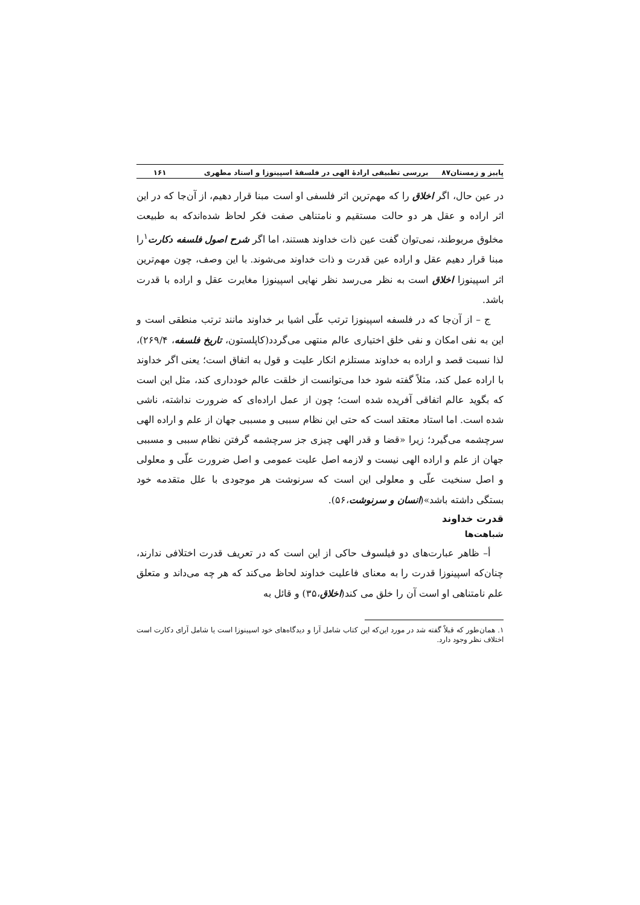پاییز و زمستان۸۷ بررسی تطبیقی ارادهٔ الهی در فلسفهٔ اسپینوزا و استاد مطهری ۱۶۱
در عین حال، اگر اخلاق را که مهم‌ترین اثر فلسفی او است مبنا قرار دهیم، از آن‌جا که در این اثر اراده و عقل هر دو حالت مستقیم و نامتناهی صفت فکر لحاظ شده‌اندکه به طبیعت مخلوق مربوطند، نمی‌توان گفت عین ذات خداوند هستند، اما اگر شرح اصول فلسفه دکارت<sup>۱</sup>را مبنا قرار دهیم عقل و اراده عین قدرت و ذات خداوند می‌شوند. با این وصف، چون مهم‌ترین اثر اسپینوزا اخلاق است به نظر می‌رسد نظر نهایی اسپینوزا مغایرت عقل و اراده با قدرت باشد.
ج – از آن‌جا که در فلسفه اسپینوزا ترتب علّی اشیا بر خداوند مانند ترتب منطقی است و این به نفی امکان و نفی خلق اختیاری عالم منتهی می‌گردد(کاپلستون، تاریخ فلسفه، ۲۶۹/۴)، لذا نسبت قصد و اراده به خداوند مستلزم انکار علیت و قول به اتفاق است؛ یعنی اگر خداوند با اراده عمل کند، مثلاً گفته شود خدا می‌توانست از خلقت عالم خودداری کند، مثل این است که بگوید عالم اتفاقی آفریده شده است؛ چون از عمل اراده‌ای که ضرورت نداشته، ناشی شده است. اما استاد معتقد است که حتی این نظام سببی و مسببی جهان از علم و اراده الهی سرچشمه می‌گیرد؛ زیرا «قضا و قدر الهی چیزی جز سرچشمه گرفتن نظام سببی و مسببی جهان از علم و اراده الهی نیست و لازمه اصل علیت عمومی و اصل ضرورت علّی و معلولی و اصل سنخیت علّی و معلولی این است که سرنوشت هر موجودی با علل متقدمه خود بستگی داشته باشد»(انسان و سرنوشت،۵۶).
قدرت خداوند
شباهت‌ها
أ– ظاهر عبارت‌های دو فیلسوف حاکی از این است که در تعریف قدرت اختلافی ندارند، چنان‌که اسپینوزا قدرت را به معنای فاعلیت خداوند لحاظ می‌کند که هر چه می‌داند و متعلق علم نامتناهی او است آن را خلق می کند(اخلاق،۳۵) و قائل به
۱. همان‌طور که قبلاً گفته شد در مورد این‌که این کتاب شامل آرا و دیدگاه‌های خود اسپینوزا است یا شامل آرای دکارت است اختلاف نظر وجود دارد.